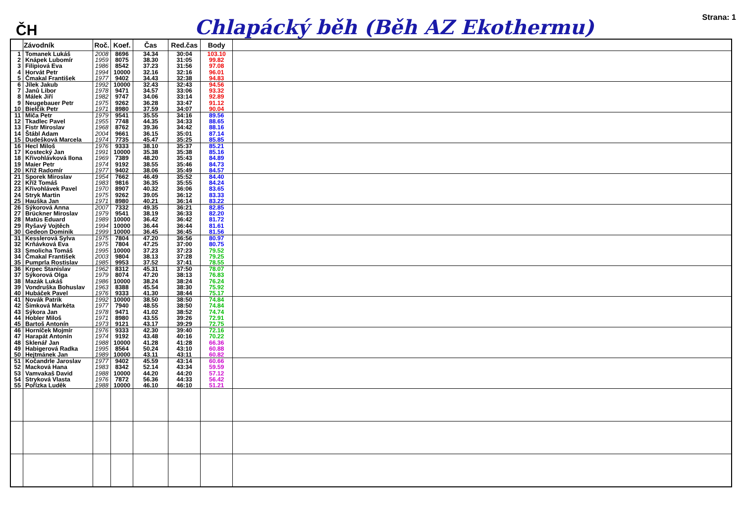ČH
Chlapácký běh (Běh AZ Ekothermu)
Strana: 1
| | Závodník | Roč. | Koef. | Čas | Red.čas | Body | |
| --- | --- | --- | --- | --- | --- | --- | --- |
| 1 2 3 4 5 | Tomanek Lukáš Knápek Lubomír Filipiová Eva Horvát Petr Čmakal František | 2008 1959 1986 1994 1977 | 8696 8075 8542 10000 9402 | 34.34 38.30 37.23 32.16 34.43 | 30:04 31:05 31:56 32:16 32:38 | 103.10 99.82 97.08 96.01 94.83 | |
| 6 7 8 9 10 | Jílek Jakub Janů Libor Málek Jiří Neugebauer Petr Bielčik Petr | 1992 1978 1982 1975 1971 | 10000 9471 9747 9262 8980 | 32.43 34.57 34.06 36.28 37.59 | 32:43 33:06 33:14 33:47 34:07 | 94.56 93.32 92.89 91.12 90.04 | |
| 11 12 13 14 15 | Miča Petr Tkadlec Pavel Fistr Miroslav Štábl Adam Dudešková Marcela | 1979 1955 1968 2004 1974 | 9541 7748 8762 9661 7735 | 35.55 44.35 39.36 36.15 45.47 | 34:16 34:33 34:42 35:01 35:25 | 89.56 88.65 88.16 87.14 85.85 | |
| 16 17 18 19 20 | Hecl Miloš Kostecký Jan Křivohlávková Ilona Maier Petr Kříž Radomír | 1976 1991 1969 1974 1977 | 9333 10000 7389 9192 9402 | 38.10 35.38 48.20 38.55 38.06 | 35:37 35:38 35:43 35:46 35:49 | 85.21 85.16 84.89 84.73 84.57 | |
| 21 22 23 24 25 | Sporek Miroslav Kříž Tomáš Křivohlávek Pavel Stryk Martin Hauška Jan | 1954 1983 1970 1975 1971 | 7662 9816 8907 9262 8980 | 46.49 36.35 40.32 39.05 40.21 | 35:52 35:55 36:06 36:12 36:14 | 84.40 84.24 83.65 83.33 83.22 | |
| 26 27 28 29 30 | Sýkorová Anna Brückner Miroslav Matús Eduard Ryšavý Vojtěch Gedeon Dominik | 2007 1979 1989 1994 1999 | 7332 9541 10000 10000 10000 | 49.35 38.19 36.42 36.44 36.45 | 36:21 36:33 36:42 36:44 36:45 | 82.85 82.20 81.72 81.61 81.56 | |
| 31 32 33 34 35 | Kesslerová Sylva Krňávková Eva Smolicha Tomáš Čmakal František Pumprla Rostislav | 1975 1975 1995 2003 1985 | 7804 7804 10000 9804 9953 | 47.20 47.25 37.23 38.13 37.52 | 36:56 37:00 37:23 37:28 37:41 | 80.97 80.75 79.52 79.25 78.55 | |
| 36 37 38 39 40 | Krpec Stanislav Sýkorová Olga Mazák Lukáš Vondruška Bohuslav Hubáček Pavel | 1962 1979 1986 1963 1976 | 8312 8074 10000 8388 9333 | 45.31 47.20 38.24 45.54 41.30 | 37:50 38:13 38:24 38:30 38:44 | 78.07 76.83 76.24 75.92 75.17 | |
| 41 42 43 44 45 | Novák Patrik Šimková Markéta Sýkora Jan Hobler Miloš Bartoš Antonín | 1992 1977 1978 1971 1973 | 10000 7940 9471 8980 9121 | 38.50 48.55 41.02 43.55 43.17 | 38:50 38:50 38:52 39:26 39:29 | 74.84 74.84 74.74 72.91 72.75 | |
| 46 47 48 49 50 | Horníček Mojmír Harapát Antonín Sklenář Jan Habigerová Radka Hejtmánek Jan | 1976 1974 1988 1995 1989 | 9333 9192 10000 8564 10000 | 42.30 43.48 41.28 50.24 43.11 | 39:40 40:16 41:28 43:10 43:11 | 72.16 70.22 66.36 60.88 60.82 | |
| 51 52 53 54 55 | Kočandrle Jaroslav Macková Hana Vamvakaš David Stryková Vlasta Pořízka Luděk | 1977 1983 1988 1976 1988 | 9402 8342 10000 7872 10000 | 45.59 52.14 44.20 56.36 46.10 | 43:14 43:34 44:20 44:33 46:10 | 60.66 59.59 57.12 56.42 51.21 | |